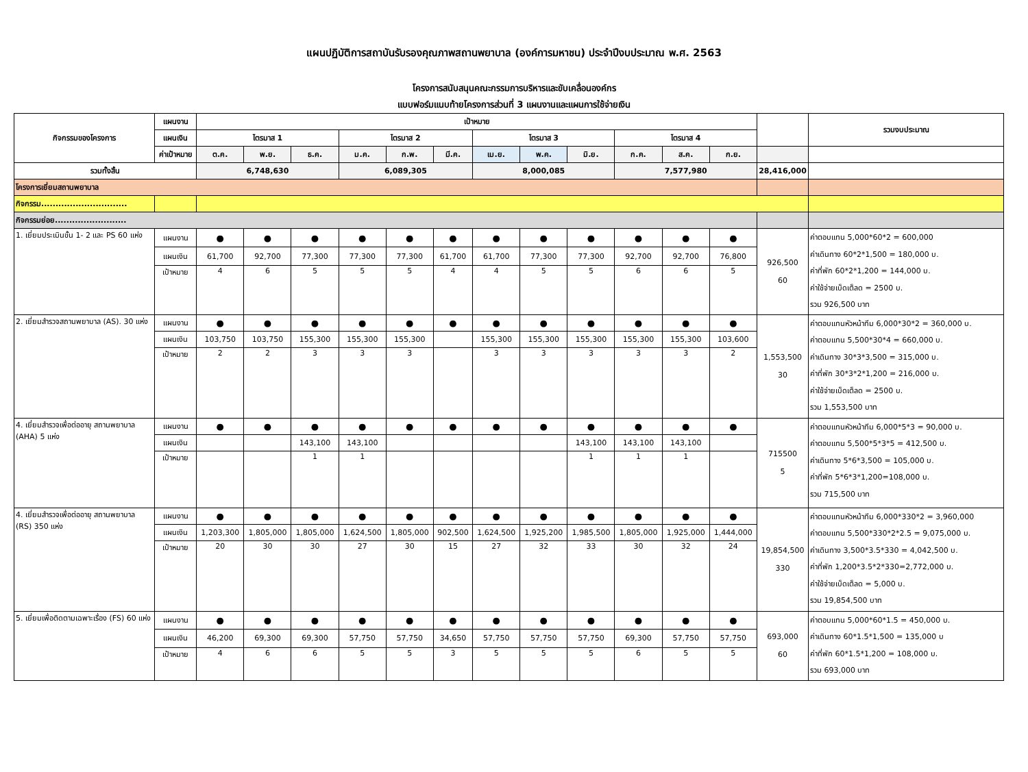แผนปฏิบัติการสถาบันรับรองคุณภาพสถานพยาบาล (องค์การมหาชน) ประจำปีงบประมาณ พ.ศ. 2563
โครงการสนับสนุนคณะกรรมการบริหารและขับเคลื่อนองค์กร
แบบฟอร์มแนบท้ายโครงการส่วนที่ 3 แผนงานและแผนการใช้จ่ายเงิน
| กิจกรรมของโครงการ | แผนงาน | เป้าหมาย | | | | | | | | | | | | | รวมงบประมาณ |
| --- | --- | --- | --- | --- | --- | --- | --- | --- | --- | --- | --- | --- | --- | --- | --- |
| | แผนเงิน | ไตรมาส 1 | | | ไตรมาส 2 | | | ไตรมาส 3 | | | ไตรมาส 4 | | | | |
| | ค่าเป้าหมาย | ต.ค. | พ.ย. | ธ.ค. | ม.ค. | ก.พ. | มี.ค. | เม.ย. | พ.ค. | มิ.ย. | ก.ค. | ส.ค. | ก.ย. | | |
| รวมทั้งสิ้น | | 6,748,630 | | | 6,089,305 | | | 8,000,085 | | | 7,577,980 | | | 28,416,000 | |
| โครงการเยี่ยมสถานพยาบาล | | | | | | | | | | | | | | | |
| กิจกรรม.............................. | | | | | | | | | | | | | | | |
| กิจกรรมย่อย......................... | | | | | | | | | | | | | | | |
| 1. เยี่ยมประเมินขั้น 1- 2 และ PS 60 แห่ง | แผนงาน | ● | ● | ● | ● | ● | ● | ● | ● | ● | ● | ● | ● | 926,500 60 | ค่าตอบแทน 5,000*60*2 = 600,000 ค่าเดินทาง 60*2*1,500 = 180,000 บ. ค่าที่พัก 60*2*1,200 = 144,000 บ. ค่าใช้จ่ายเบ็ดเต็ลด = 2500 บ. รวม 926,500 บาท |
| | แผนเงิน | 61,700 | 92,700 | 77,300 | 77,300 | 77,300 | 61,700 | 61,700 | 77,300 | 77,300 | 92,700 | 92,700 | 76,800 | | |
| | เป้าหมาย | 4 | 6 | 5 | 5 | 5 | 4 | 4 | 5 | 5 | 6 | 6 | 5 | | |
| 2. เยี่ยมสำรวจสถานพยาบาล (AS). 30 แห่ง | แผนงาน | ● | ● | ● | ● | ● | ● | ● | ● | ● | ● | ● | ● | 1,553,500 30 | ค่าตอบแทนหัวหน้าทีม 6,000*30*2 = 360,000 บ. ค่าตอบแทน 5,500*30*4 = 660,000 บ. ค่าเดินทาง 30*3*3,500 = 315,000 บ. ค่าที่พัก 30*3*2*1,200 = 216,000 บ. ค่าใช้จ่ายเบ็ดเต็ลด = 2500 บ. รวม 1,553,500 บาท |
| | แผนเงิน | 103,750 | 103,750 | 155,300 | 155,300 | 155,300 | | 155,300 | 155,300 | 155,300 | 155,300 | 155,300 | 103,600 | | |
| | เป้าหมาย | 2 | 2 | 3 | 3 | 3 | | 3 | 3 | 3 | 3 | 3 | 2 | | |
| 4. เยี่ยมสำรวจเพื่อต่ออายุ สถานพยาบาล (AHA) 5 แห่ง | แผนงาน | ● | ● | ● | ● | ● | ● | ● | ● | ● | ● | ● | ● | 715500 5 | ค่าตอบแทนหัวหน้าทีม 6,000*5*3 = 90,000 บ. ค่าตอบแทน 5,500*5*3*5 = 412,500 บ. ค่าเดินทาง 5*6*3,500 = 105,000 บ. ค่าที่พัก 5*6*3*1,200=108,000 บ. รวม 715,500 บาท |
| | แผนเงิน | | | 143,100 | 143,100 | | | | | 143,100 | 143,100 | 143,100 | | | |
| | เป้าหมาย | | | 1 | 1 | | | | | 1 | 1 | 1 | | | |
| 4. เยี่ยมสำรวจเพื่อต่ออายุ สถานพยาบาล (RS) 350 แห่ง | แผนงาน | ● | ● | ● | ● | ● | ● | ● | ● | ● | ● | ● | ● | 19,854,500 330 | ค่าตอบแทนหัวหน้าทีม 6,000*330*2 = 3,960,000 ค่าตอบแทน 5,500*330*2*2.5 = 9,075,000 บ. ค่าเดินทาง 3,500*3.5*330 = 4,042,500 บ. ค่าที่พัก 1,200*3.5*2*330=2,772,000 บ. ค่าใช้จ่ายเบ็ดเต็ลด = 5,000 บ. รวม 19,854,500 บาท |
| | แผนเงิน | 1,203,300 | 1,805,000 | 1,805,000 | 1,624,500 | 1,805,000 | 902,500 | 1,624,500 | 1,925,200 | 1,985,500 | 1,805,000 | 1,925,000 | 1,444,000 | | |
| | เป้าหมาย | 20 | 30 | 30 | 27 | 30 | 15 | 27 | 32 | 33 | 30 | 32 | 24 | | |
| 5. เยี่ยมเพื่อติดตามเฉพาะเรื่อง (FS) 60 แห่ง | แผนงาน | ● | ● | ● | ● | ● | ● | ● | ● | ● | ● | ● | ● | 693,000 60 | ค่าตอบแทน 5,000*60*1.5 = 450,000 บ. ค่าเดินทาง 60*1.5*1,500 = 135,000 บ ค่าที่พัก 60*1.5*1,200 = 108,000 บ. รวม 693,000 บาท |
| | แผนเงิน | 46,200 | 69,300 | 69,300 | 57,750 | 57,750 | 34,650 | 57,750 | 57,750 | 57,750 | 69,300 | 57,750 | 57,750 | | |
| | เป้าหมาย | 4 | 6 | 6 | 5 | 5 | 3 | 5 | 5 | 5 | 6 | 5 | 5 | | |